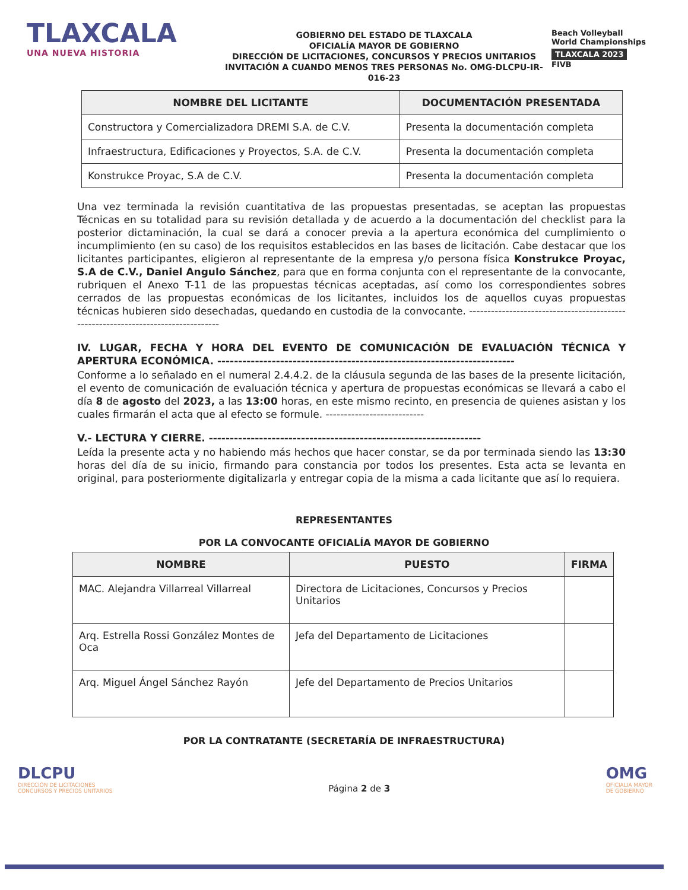TLAXCALA
UNA NUEVA HISTORIA
GOBIERNO DEL ESTADO DE TLAXCALA
OFICIALÍA MAYOR DE GOBIERNO
DIRECCIÓN DE LICITACIONES, CONCURSOS Y PRECIOS UNITARIOS
INVITACIÓN A CUANDO MENOS TRES PERSONAS No. OMG-DLCPU-IR-016-23
Beach Volleyball
World Championships
TLAXCALA 2023
FIVB
| NOMBRE DEL LICITANTE | DOCUMENTACIÓN PRESENTADA |
| --- | --- |
| Constructora y Comercializadora DREMI S.A. de C.V. | Presenta la documentación completa |
| Infraestructura, Edificaciones y Proyectos, S.A. de C.V. | Presenta la documentación completa |
| Konstrukce Proyac, S.A de C.V. | Presenta la documentación completa |
Una vez terminada la revisión cuantitativa de las propuestas presentadas, se aceptan las propuestas Técnicas en su totalidad para su revisión detallada y de acuerdo a la documentación del checklist para la posterior dictaminación, la cual se dará a conocer previa a la apertura económica del cumplimiento o incumplimiento (en su caso) de los requisitos establecidos en las bases de licitación. Cabe destacar que los licitantes participantes, eligieron al representante de la empresa y/o persona física Konstrukce Proyac, S.A de C.V., Daniel Angulo Sánchez, para que en forma conjunta con el representante de la convocante, rubriquen el Anexo T-11 de las propuestas técnicas aceptadas, así como los correspondientes sobres cerrados de las propuestas económicas de los licitantes, incluidos los de aquellos cuyas propuestas técnicas hubieren sido desechadas, quedando en custodia de la convocante. ----------------------------------------------------------------------------------
IV. LUGAR, FECHA Y HORA DEL EVENTO DE COMUNICACIÓN DE EVALUACIÓN TÉCNICA Y APERTURA ECONÓMICA. -----------------------------------------------------------------------
Conforme a lo señalado en el numeral 2.4.4.2. de la cláusula segunda de las bases de la presente licitación, el evento de comunicación de evaluación técnica y apertura de propuestas económicas se llevará a cabo el día 8 de agosto del 2023, a las 13:00 horas, en este mismo recinto, en presencia de quienes asistan y los cuales firmarán el acta que al efecto se formule. ---------------------------
V.- LECTURA Y CIERRE. -----------------------------------------------------------------
Leída la presente acta y no habiendo más hechos que hacer constar, se da por terminada siendo las 13:30 horas del día de su inicio, firmando para constancia por todos los presentes. Esta acta se levanta en original, para posteriormente digitalizarla y entregar copia de la misma a cada licitante que así lo requiera.
REPRESENTANTES
POR LA CONVOCANTE OFICIALÍA MAYOR DE GOBIERNO
| NOMBRE | PUESTO | FIRMA |
| --- | --- | --- |
| MAC. Alejandra Villarreal Villarreal | Directora de Licitaciones, Concursos y Precios Unitarios | |
| Arq. Estrella Rossi González Montes de Oca | Jefa del Departamento de Licitaciones | |
| Arq. Miguel Ángel Sánchez Rayón | Jefe del Departamento de Precios Unitarios | |
POR LA CONTRATANTE (SECRETARÍA DE INFRAESTRUCTURA)
DLCPU
DIRECCIÓN DE LICITACIONES
CONCURSOS Y PRECIOS UNITARIOS
Página 2 de 3
OMG
OFICIALIA MAYOR
DE GOBIERNO